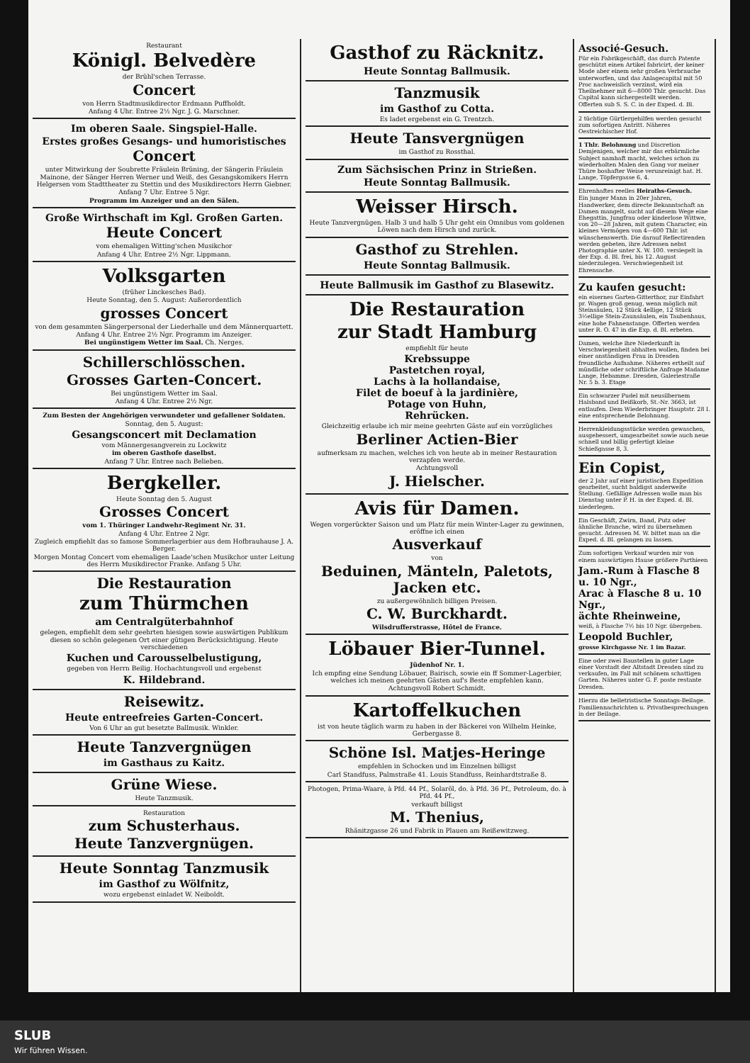Restaurant
Königl. Belvedère
der Brühl'schen Terrasse.
Concert
von Herrn Stadtmusikdirector Erdmann Puffholdt.
Anfang 4 Uhr. Entree 2½ Ngr. J. G. Marschner.
Im oberen Saale. Singspiel-Halle.
Erstes großes Gesangs- und humoristisches
Concert
unter Mitwirkung der Soubrette Fräulein Brüning, der Sängerin Fräulein Mainone, der Sänger Herren Werner und Weiß, des Gesangskomikers Herrn Helgersen vom Stadttheater zu Stettin und des Musikdirectors Herrn Giebner.
Anfang 7 Uhr. Entree 5 Ngr.
Programm im Anzeiger und an den Sälen.
Große Wirthschaft im Kgl. Großen Garten.
Heute Concert
vom ehemaligen Witting'schen Musikchor
Anfang 4 Uhr. Entree 2½ Ngr. Lippmann.
Volksgarten
(früher Linckesches Bad).
Heute Sonntag, den 5. August: Außerordentlich
grosses Concert
von dem gesammten Sängerpersonal der Liederhalle und dem Männerquartett.
Anfang 4 Uhr. Entree 2½ Ngr. Programm im Anzeiger.
Bei ungünstigem Wetter im Saal. Ch. Nerges.
Schillerschlösschen.
Grosses Garten-Concert.
Bei ungünstigem Wetter im Saal.
Anfang 4 Uhr. Entree 2½ Ngr.
Zum Besten der Angehörigen verwundeter und gefallener Soldaten.
Sonntag, den 5. August:
Gesangsconcert mit Declamation
vom Männergesangverein zu Lockwitz
im oberen Gasthofe daselbst.
Anfang 7 Uhr. Entree nach Belieben.
Bergkeller.
Heute Sonntag den 5. August
Grosses Concert
vom 1. Thüringer Landwehr-Regiment Nr. 31.
Anfang 4 Uhr. Entree 2 Ngr.
Zugleich empfiehlt das so famose Sommerlagerbier aus dem Hofbrauhause J. A. Berger.
Morgen Montag Concert vom ehemaligen Laade'schen Musikchor unter Leitung des Herrn Musikdirector Franke. Anfang 5 Uhr.
Die Restauration
zum Thürmchen
am Centralgüterbahnhof
gelegen, empfiehlt dem sehr geehrten hiesigen sowie auswärtigen Publikum diesen so schön gelegenen Ort einer gütigen Berücksichtigung. Heute verschiedenen
Kuchen und Carousselbelustigung,
gegeben von Herrn Beilig. Hochachtungsvoll und ergebenst
K. Hildebrand.
Reisewitz.
Heute entreefreies Garten-Concert.
Von 6 Uhr an gut besetzte Ballmusik. Winkler.
Heute Tanzvergnügen
im Gasthaus zu Kaitz.
Grüne Wiese.
Heute Tanzmusik.
Restauration
zum Schusterhaus.
Heute Tanzvergnügen.
Heute Sonntag Tanzmusik
im Gasthof zu Wölfnitz,
wozu ergebenst einladet W. Neiboldt.
Gasthof zu Räcknitz.
Heute Sonntag Ballmusik.
Tanzmusik
im Gasthof zu Cotta.
Es ladet ergebenst ein G. Trentzch.
Heute Tansvergnügen
im Gasthof zu Rossthal.
Zum Sächsischen Prinz in Strießen.
Heute Sonntag Ballmusik.
Weisser Hirsch.
Heute Tanzvergnügen. Halb 3 und halb 5 Uhr geht ein Omnibus vom goldenen Löwen nach dem Hirsch und zurück.
Gasthof zu Strehlen.
Heute Sonntag Ballmusik.
Heute Ballmusik im Gasthof zu Blasewitz.
Die Restauration
zur Stadt Hamburg
empfiehlt für heute
Krebssuppe
Pastetchen royal,
Lachs à la hollandaise,
Filet de boeuf à la jardinière,
Potage von Huhn,
Rehrücken.
Gleichzeitig erlaube ich mir meine geehrten Gäste auf ein vorzügliches
Berliner Actien-Bier
aufmerksam zu machen, welches ich von heute ab in meiner Restauration verzapfen werde.
Achtungsvoll
J. Hielscher.
Avis für Damen.
Wegen vorgerückter Saison und um Platz für mein Winter-Lager zu gewinnen, eröffne ich einen
Ausverkauf
von
Beduinen, Mänteln, Paletots, Jacken etc.
zu außergewöhnlich billigen Preisen.
C. W. Burckhardt.
Wilsdrufferstrasse, Hôtel de France.
Löbauer Bier-Tunnel.
Jüdenhof Nr. 1.
Ich empfing eine Sendung Löbauer, Bairisch, sowie ein ff Sommer-Lagerbier, welches ich meinen geehrten Gästen auf's Beste empfehlen kann.
Achtungsvoll Robert Schmidt.
Kartoffelkuchen
ist von heute täglich warm zu haben in der Bäckerei von Wilhelm Heinke, Gerbergasse 8.
Schöne Isl. Matjes-Heringe
empfehlen in Schocken und im Einzelnen billigst
Carl Standfuss, Palmstraße 41. Louis Standfuss, Reinhardtstraße 8.
Photogen, Prima-Waare, à Pfd. 44 Pf., Solaröl, do. à Pfd. 36 Pf., Petroleum, do. à Pfd. 44 Pf.,
verkauft billigst
M. Thenius,
Rhänitzgasse 26 und Fabrik in Plauen am Reißewitzweg.
Associé-Gesuch.
Für ein Fabrikgeschäft, das durch Patente geschützt einen Artikel fabricirt, der keiner Mode aber einem sehr großen Verbrauche unterworfen, und das Anlagecapital mit 50 Proc nachweislich verzinst, wird ein Theilnehmer mit 6—8000 Thlr. gesucht. Das Capital kann sichergestellt werden.
Offerten sub S. S. C. in der Exped. d. Bl.
2 tüchtige Gürtlergehilfen werden gesucht zum sofortigen Antritt. Näheres Oestreichischer Hof.
1 Thlr. Belohnung und Discretion Demjenigen, welcher mir das erbärmliche Subject namhaft macht, welches schon zu wiederholten Malen den Gang vor meiner Thüre boshafter Weise verunreinigt hat. H. Lange, Töpfergasse 6, 4.
Ehrenhaftes reelles Heiraths-Gesuch.
Ein junger Mann in 20er Jahren, Handwerker, dem directe Bekanntschaft an Damen mangelt, sucht auf diesem Wege eine Ehegattin, Jungfrau oder kinderlose Wittwe, von 20—28 Jahren, mit gutem Character, ein kleines Vermögen von 4—600 Thlr. ist wünschenswerth. Die darauf Reflectirenden werden gebeten, ihre Adressen nebst Photographie unter X. W. 100. versiegelt in der Exp. d. Bl. frei, bis 12. August niederzulegen. Verschwiegenheit ist Ehrensache.
Zu kaufen gesucht:
ein eisernes Garten-Gitterthor, zur Einfahrt pr. Wagen groß genug, wenn möglich mit Steinsäulen, 12 Stück 4ellige, 12 Stück 3½ellige Stein-Zaunsäulen, ein Taubenhaus, eine hohe Fahnenstange. Offerten werden unter R. O. 47 in die Exp. d. Bl. erbeten.
Damen, welche ihre Niederkunft in Verschwiegenheit abhalten wollen, finden bei einer anständigen Frau in Dresden freundliche Aufnahme. Näheres ertheilt auf mündliche oder schriftliche Anfrage Madame Lange, Hebamme. Dresden, Galeriestraße Nr. 5 b. 3. Etage
Ein schwarzer Pudel mit neusilbernem Halsband und Beißkorb, St.-Nr. 3663, ist entlaufen. Dem Wiederbringer Hauptstr. 28 I. eine entsprechende Belohnung.
Herrenkleidungsstücke werden gewaschen, ausgebessert, umgearbeitet sowie auch neue schnell und billig gefertigt kleine Schießgasse 8, 3.
Ein Copist,
der 2 Jahr auf einer juristischen Expedition gearbeitet, sucht baldigst anderweite Stellung. Gefällige Adressen wolle man bis Dienstag unter P. H. in der Exped. d. Bl. niederlegen.
Ein Geschäft, Zwirn, Band, Putz oder ähnliche Branche, wird zu übernehmen gesucht. Adressen M. W. bittet man an die Exped. d. Bl. gelangen zu lassen.
Zum sofortigen Verkauf wurden mir von einem auswärtigen Hause größere Parthieen
Jam.-Rum à Flasche 8 u. 10 Ngr.,
Arac à Flasche 8 u. 10 Ngr.,
ächte Rheinweine,
weiß, à Flasche 7½ bis 10 Ngr. übergeben.
Leopold Buchler,
grosse Kirchgasse Nr. 1 im Bazar.
Eine oder zwei Baustellen in guter Lage einer Vorstadt der Altstadt Dresden sind zu verkaufen, im Fall mit schönem schattigen Garten. Näheres unter G. F. poste restante Dresden.
Hierzu die belletristische Sonntags-Beilage.
Familiennachrichten u. Privatbesprechungen in der Beilage.
SLUB
Wir führen Wissen.